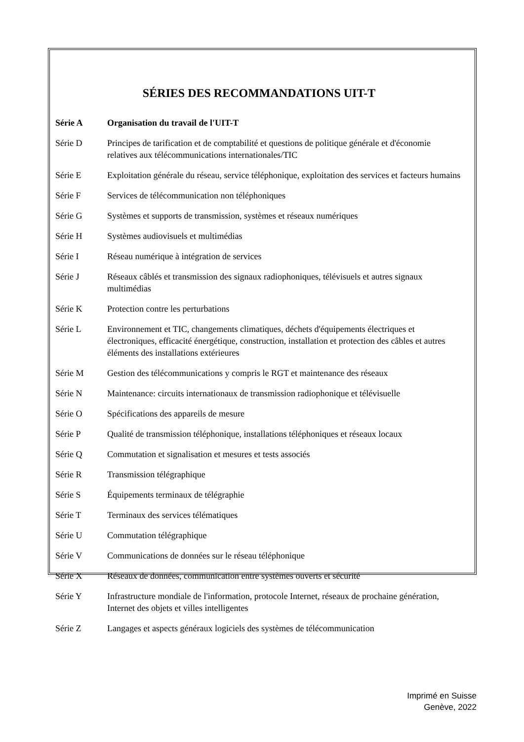SÉRIES DES RECOMMANDATIONS UIT-T
Série A Organisation du travail de l'UIT-T
Série D Principes de tarification et de comptabilité et questions de politique générale et d'économie relatives aux télécommunications internationales/TIC
Série E Exploitation générale du réseau, service téléphonique, exploitation des services et facteurs humains
Série F Services de télécommunication non téléphoniques
Série G Systèmes et supports de transmission, systèmes et réseaux numériques
Série H Systèmes audiovisuels et multimédias
Série I Réseau numérique à intégration de services
Série J Réseaux câblés et transmission des signaux radiophoniques, télévisuels et autres signaux multimédias
Série K Protection contre les perturbations
Série L Environnement et TIC, changements climatiques, déchets d'équipements électriques et électroniques, efficacité énergétique, construction, installation et protection des câbles et autres éléments des installations extérieures
Série M Gestion des télécommunications y compris le RGT et maintenance des réseaux
Série N Maintenance: circuits internationaux de transmission radiophonique et télévisuelle
Série O Spécifications des appareils de mesure
Série P Qualité de transmission téléphonique, installations téléphoniques et réseaux locaux
Série Q Commutation et signalisation et mesures et tests associés
Série R Transmission télégraphique
Série S Équipements terminaux de télégraphie
Série T Terminaux des services télématiques
Série U Commutation télégraphique
Série V Communications de données sur le réseau téléphonique
Série X Réseaux de données, communication entre systèmes ouverts et sécurité
Série Y Infrastructure mondiale de l'information, protocole Internet, réseaux de prochaine génération, Internet des objets et villes intelligentes
Série Z Langages et aspects généraux logiciels des systèmes de télécommunication
Imprimé en Suisse
Genève, 2022